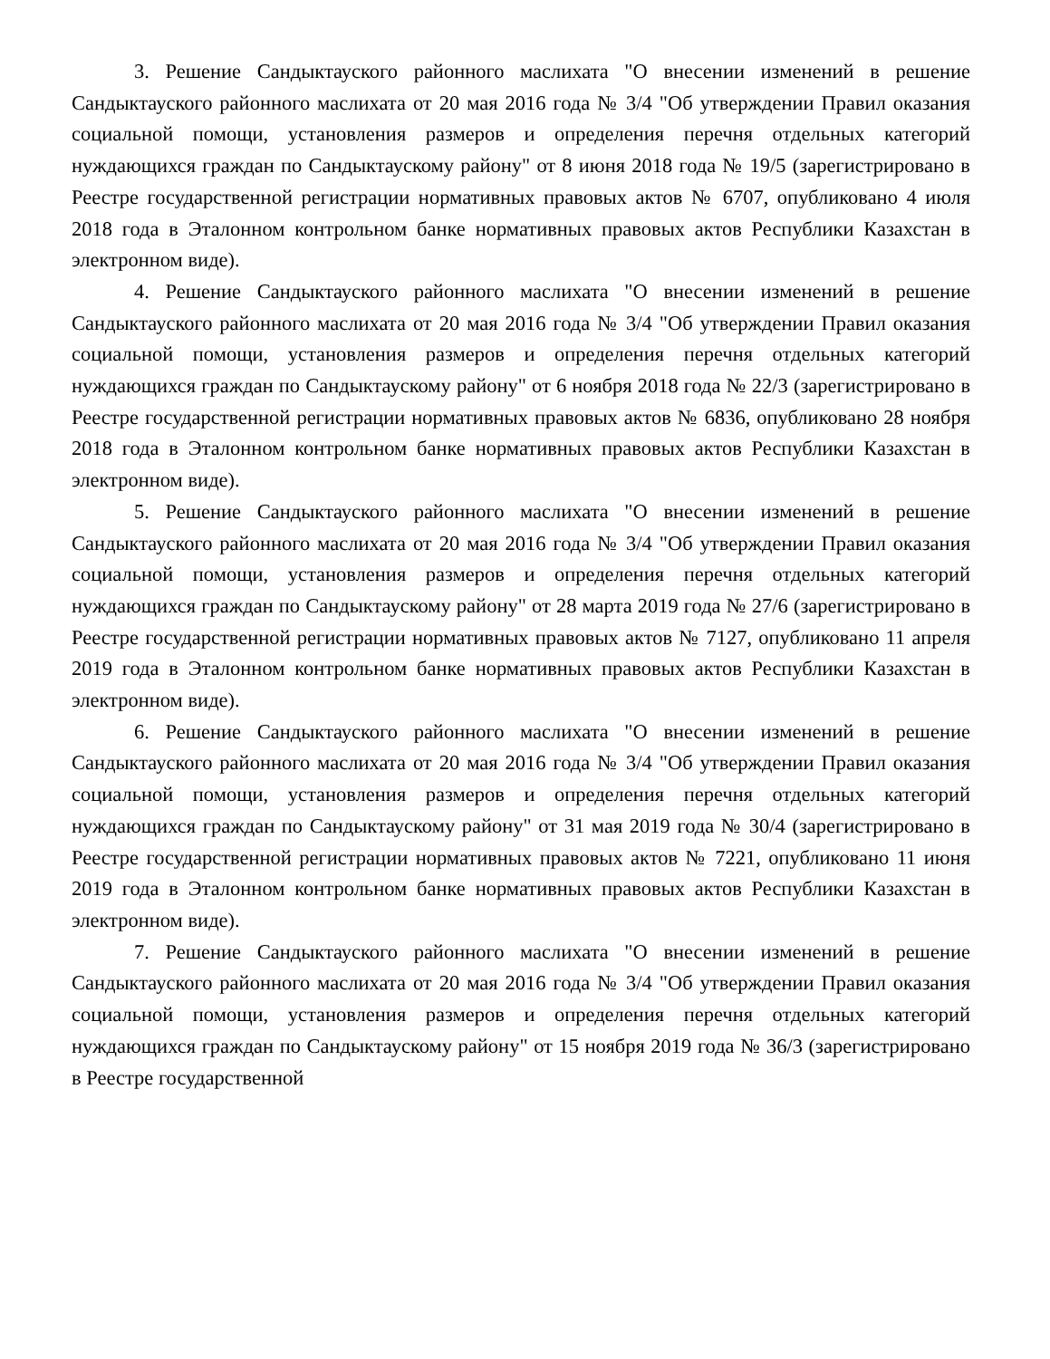3. Решение Сандыктауского районного маслихата "О внесении изменений в решение Сандыктауского районного маслихата от 20 мая 2016 года № 3/4 "Об утверждении Правил оказания социальной помощи, установления размеров и определения перечня отдельных категорий нуждающихся граждан по Сандыктаускому району" от 8 июня 2018 года № 19/5 (зарегистрировано в Реестре государственной регистрации нормативных правовых актов № 6707, опубликовано 4 июля 2018 года в Эталонном контрольном банке нормативных правовых актов Республики Казахстан в электронном виде).
4. Решение Сандыктауского районного маслихата "О внесении изменений в решение Сандыктауского районного маслихата от 20 мая 2016 года № 3/4 "Об утверждении Правил оказания социальной помощи, установления размеров и определения перечня отдельных категорий нуждающихся граждан по Сандыктаускому району" от 6 ноября 2018 года № 22/3 (зарегистрировано в Реестре государственной регистрации нормативных правовых актов № 6836, опубликовано 28 ноября 2018 года в Эталонном контрольном банке нормативных правовых актов Республики Казахстан в электронном виде).
5. Решение Сандыктауского районного маслихата "О внесении изменений в решение Сандыктауского районного маслихата от 20 мая 2016 года № 3/4 "Об утверждении Правил оказания социальной помощи, установления размеров и определения перечня отдельных категорий нуждающихся граждан по Сандыктаускому району" от 28 марта 2019 года № 27/6 (зарегистрировано в Реестре государственной регистрации нормативных правовых актов № 7127, опубликовано 11 апреля 2019 года в Эталонном контрольном банке нормативных правовых актов Республики Казахстан в электронном виде).
6. Решение Сандыктауского районного маслихата "О внесении изменений в решение Сандыктауского районного маслихата от 20 мая 2016 года № 3/4 "Об утверждении Правил оказания социальной помощи, установления размеров и определения перечня отдельных категорий нуждающихся граждан по Сандыктаускому району" от 31 мая 2019 года № 30/4 (зарегистрировано в Реестре государственной регистрации нормативных правовых актов № 7221, опубликовано 11 июня 2019 года в Эталонном контрольном банке нормативных правовых актов Республики Казахстан в электронном виде).
7. Решение Сандыктауского районного маслихата "О внесении изменений в решение Сандыктауского районного маслихата от 20 мая 2016 года № 3/4 "Об утверждении Правил оказания социальной помощи, установления размеров и определения перечня отдельных категорий нуждающихся граждан по Сандыктаускому району" от 15 ноября 2019 года № 36/3 (зарегистрировано в Реестре государственной